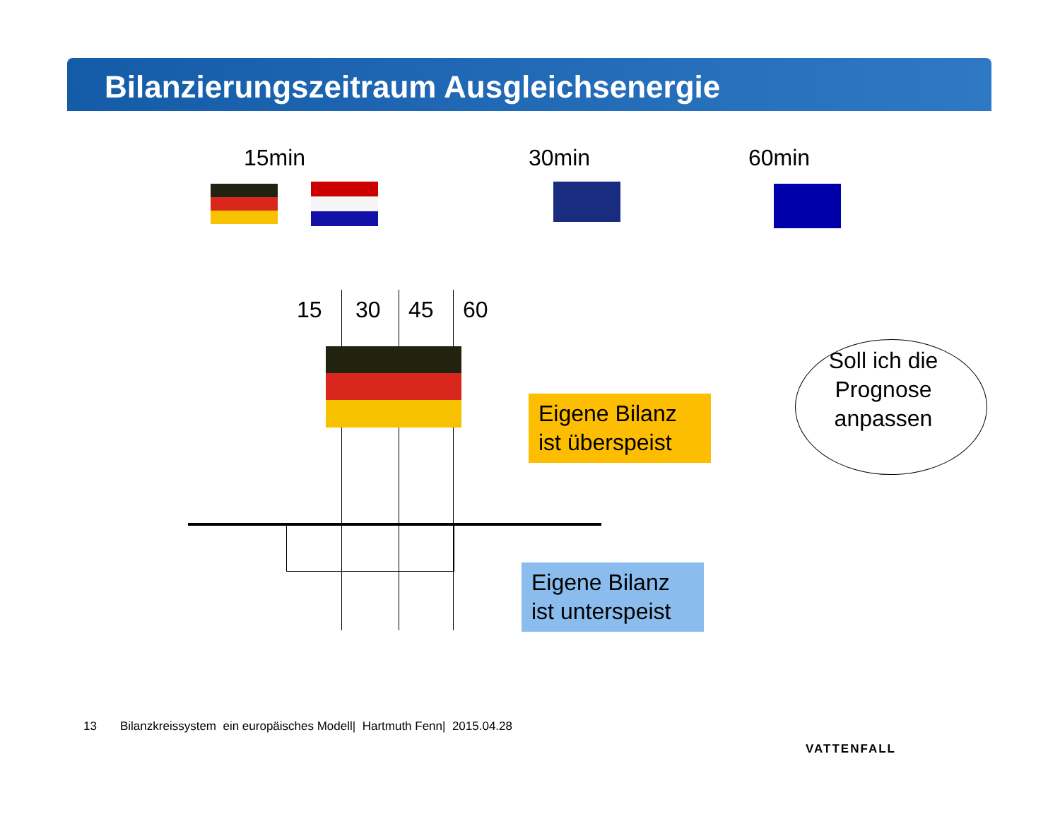Bilanzierungszeitraum Ausgleichsenergie
15min 30min 60min
15 30 45 60
Eigene Bilanz ist überspeist
Eigene Bilanz ist unterspeist
Soll ich die Prognose anpassen
13 Bilanzkreissystem ein europäisches Modell| Hartmuth Fenn| 2015.04.28
VATTENFALL